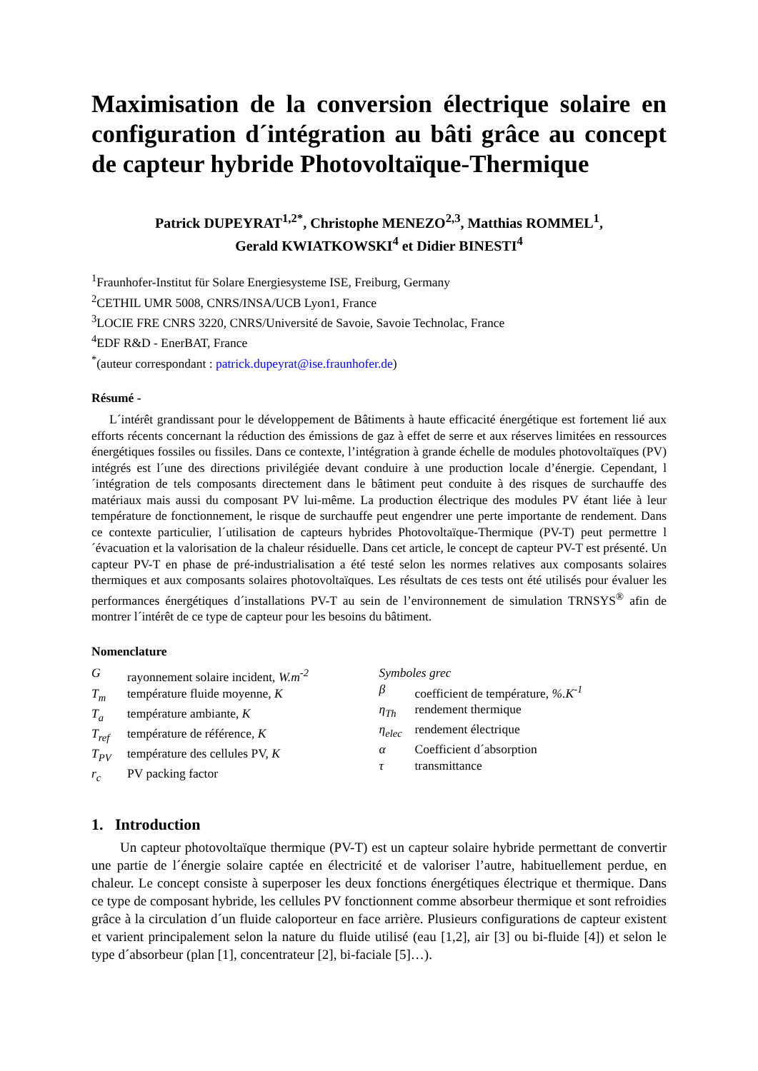Maximisation de la conversion électrique solaire en configuration d´intégration au bâti grâce au concept de capteur hybride Photovoltaïque-Thermique
Patrick DUPEYRAT<sup>1,2*</sup>, Christophe MENEZO<sup>2,3</sup>, Matthias ROMMEL<sup>1</sup>,
Gerald KWIATKOWSKI<sup>4</sup> et Didier BINESTI<sup>4</sup>
<sup>1</sup> Fraunhofer-Institut für Solare Energiesysteme ISE, Freiburg, Germany
<sup>2</sup> CETHIL UMR 5008, CNRS/INSA/UCB Lyon1, France
<sup>3</sup> LOCIE FRE CNRS 3220, CNRS/Université de Savoie, Savoie Technolac, France
<sup>4</sup> EDF R&D - EnerBAT, France
<sup>*</sup> (auteur correspondant : patrick.dupeyrat@ise.fraunhofer.de)
Résumé -
L´intérêt grandissant pour le développement de Bâtiments à haute efficacité énergétique est fortement lié aux efforts récents concernant la réduction des émissions de gaz à effet de serre et aux réserves limitées en ressources énergétiques fossiles ou fissiles. Dans ce contexte, l’intégration à grande échelle de modules photovoltaïques (PV) intégrés est l´une des directions privilégiée devant conduire à une production locale d’énergie. Cependant, l´intégration de tels composants directement dans le bâtiment peut conduite à des risques de surchauffe des matériaux mais aussi du composant PV lui-même. La production électrique des modules PV étant liée à leur température de fonctionnement, le risque de surchauffe peut engendrer une perte importante de rendement. Dans ce contexte particulier, l´utilisation de capteurs hybrides Photovoltaïque-Thermique (PV-T) peut permettre l´évacuation et la valorisation de la chaleur résiduelle. Dans cet article, le concept de capteur PV-T est présenté. Un capteur PV-T en phase de pré-industrialisation a été testé selon les normes relatives aux composants solaires thermiques et aux composants solaires photovoltaïques. Les résultats de ces tests ont été utilisés pour évaluer les performances énergétiques d´installations PV-T au sein de l’environnement de simulation TRNSYS<sup>®</sup> afin de montrer l´intérêt de ce type de capteur pour les besoins du bâtiment.
Nomenclature
Grayonnement solaire incident, W.m<sup>-2</sup>
T<sub>m</sub> température fluide moyenne, K
T<sub>a</sub> température ambiante, K
T<sub>ref</sub> température de référence, K
T<sub>PV</sub> température des cellules PV, K
r<sub>c</sub> PV packing factor
Symboles grec
β coefficient de température, %.K<sup>-1</sup>
η<sub>Th</sub> rendement thermique
η<sub>elec</sub> rendement électrique
α Coefficient d´absorption
τ transmittance
1. Introduction
Un capteur photovoltaïque thermique (PV-T) est un capteur solaire hybride permettant de convertir une partie de l´énergie solaire captée en électricité et de valoriser l’autre, habituellement perdue, en chaleur. Le concept consiste à superposer les deux fonctions énergétiques électrique et thermique. Dans ce type de composant hybride, les cellules PV fonctionnent comme absorbeur thermique et sont refroidies grâce à la circulation d´un fluide caloporteur en face arrière. Plusieurs configurations de capteur existent et varient principalement selon la nature du fluide utilisé (eau [1,2], air [3] ou bi-fluide [4]) et selon le type d´absorbeur (plan [1], concentrateur [2], bi-faciale [5]…).